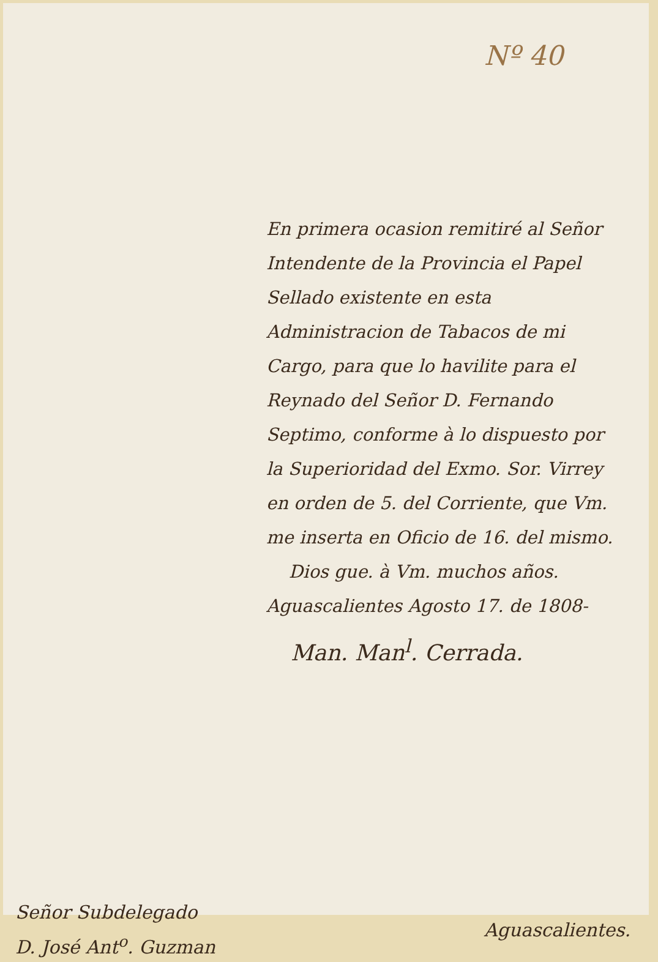Nº 40
En primera ocasion remitiré al Señor Intendente de la Provincia el Papel Sellado existente en esta Administracion de Tabacos de mi Cargo, para que lo havilite para el Reynado del Señor D. Fernando Septimo, conforme à lo dispuesto por la Superioridad del Exmo. Sor. Virrey en orden de 5. del Corriente, que Vm. me inserta en Oficio de 16. del mismo.
Dios gue. à Vm. muchos años. Aguascalientes Agosto 17. de 1808-
Man. Man<sup>l</sup>. Cerrada.
Señor Subdelegado
D. José Ant<sup>o</sup>. Guzman
Aguascalientes.